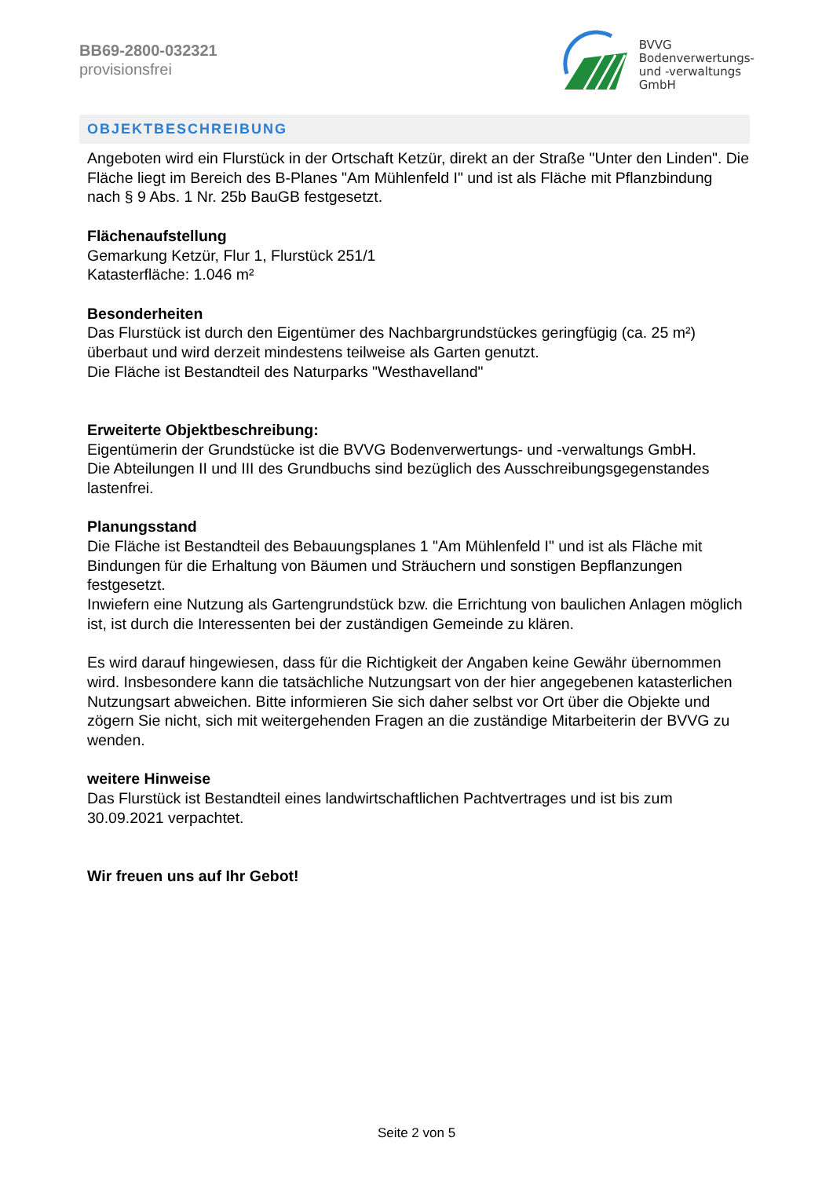BB69-2800-032321
provisionsfrei
BVVG
Bodenverwertungs-
und -verwaltungs
GmbH
OBJEKTBESCHREIBUNG
Angeboten wird ein Flurstück in der Ortschaft Ketzür, direkt an der Straße "Unter den Linden". Die Fläche liegt im Bereich des B-Planes "Am Mühlenfeld I" und ist als Fläche mit Pflanzbindung nach § 9 Abs. 1 Nr. 25b BauGB festgesetzt.
Flächenaufstellung
Gemarkung Ketzür, Flur 1, Flurstück 251/1
Katasterfläche: 1.046 m²
Besonderheiten
Das Flurstück ist durch den Eigentümer des Nachbargrundstückes geringfügig (ca. 25 m²) überbaut und wird derzeit mindestens teilweise als Garten genutzt.
Die Fläche ist Bestandteil des Naturparks "Westhavelland"
Erweiterte Objektbeschreibung:
Eigentümerin der Grundstücke ist die BVVG Bodenverwertungs- und -verwaltungs GmbH.
Die Abteilungen II und III des Grundbuchs sind bezüglich des Ausschreibungsgegenstandes lastenfrei.
Planungsstand
Die Fläche ist Bestandteil des Bebauungsplanes 1 "Am Mühlenfeld I" und ist als Fläche mit Bindungen für die Erhaltung von Bäumen und Sträuchern und sonstigen Bepflanzungen festgesetzt.
Inwiefern eine Nutzung als Gartengrundstück bzw. die Errichtung von baulichen Anlagen möglich ist, ist durch die Interessenten bei der zuständigen Gemeinde zu klären.
Es wird darauf hingewiesen, dass für die Richtigkeit der Angaben keine Gewähr übernommen wird. Insbesondere kann die tatsächliche Nutzungsart von der hier angegebenen katasterlichen Nutzungsart abweichen. Bitte informieren Sie sich daher selbst vor Ort über die Objekte und zögern Sie nicht, sich mit weitergehenden Fragen an die zuständige Mitarbeiterin der BVVG zu wenden.
weitere Hinweise
Das Flurstück ist Bestandteil eines landwirtschaftlichen Pachtvertrages und ist bis zum 30.09.2021 verpachtet.
Wir freuen uns auf Ihr Gebot!
Seite 2 von 5